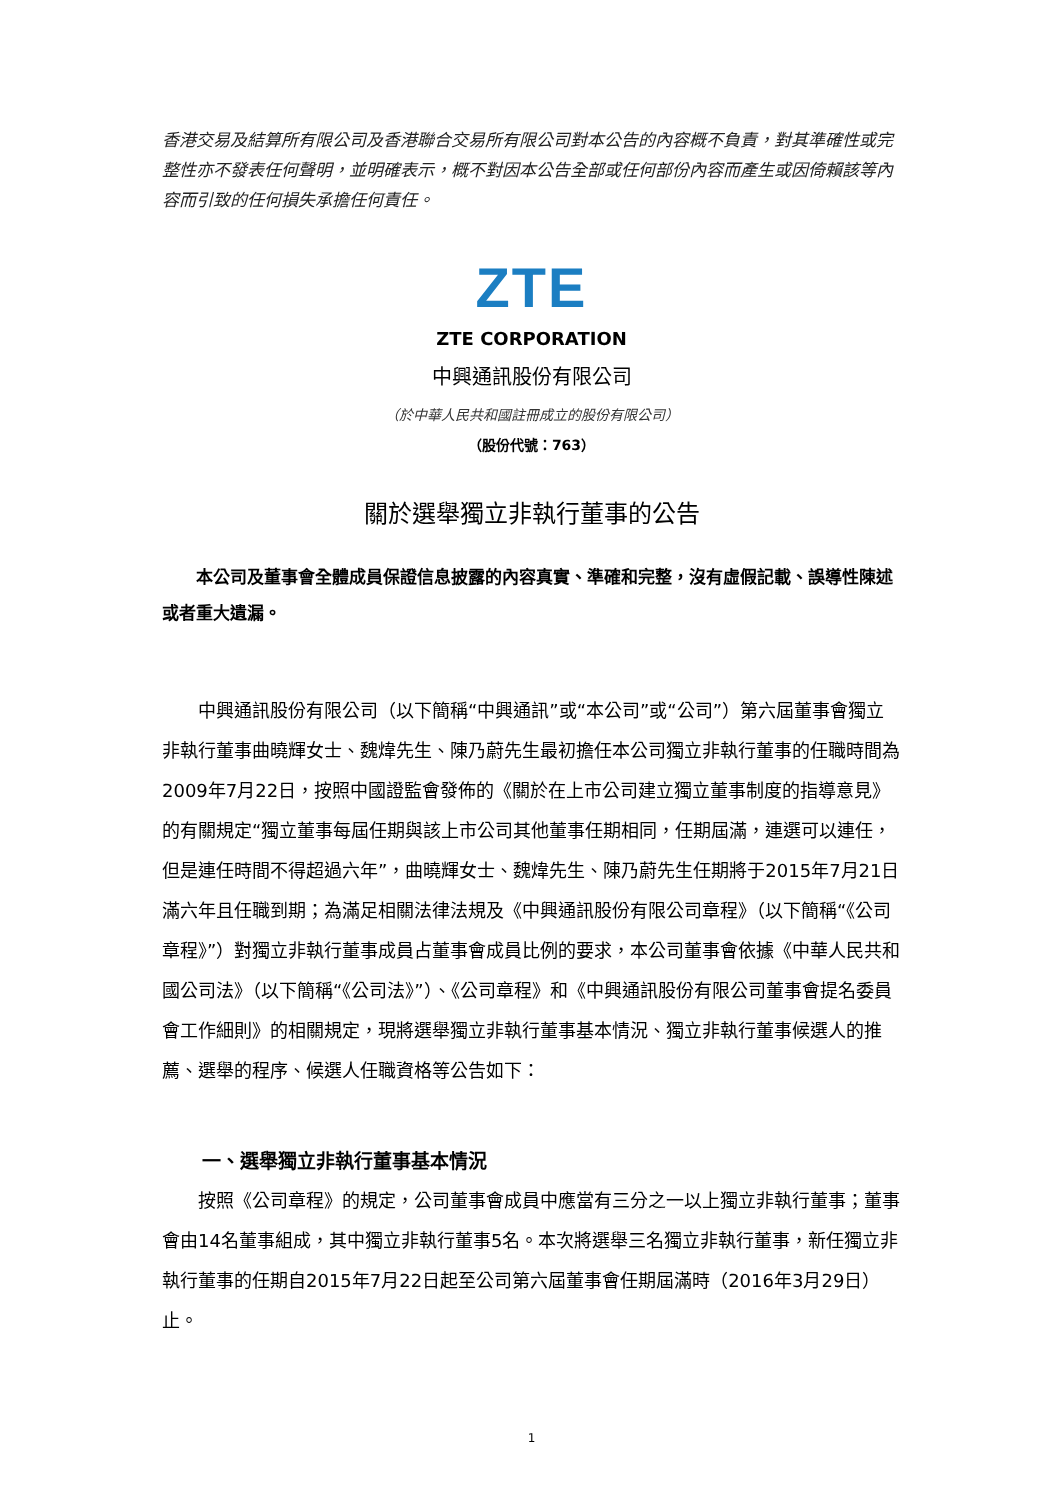香港交易及結算所有限公司及香港聯合交易所有限公司對本公告的內容概不負責，對其準確性或完整性亦不發表任何聲明，並明確表示，概不對因本公告全部或任何部份內容而產生或因倚賴該等內容而引致的任何損失承擔任何責任。
ZTE
ZTE CORPORATION
中興通訊股份有限公司
（於中華人民共和國註冊成立的股份有限公司）
（股份代號：763）
關於選舉獨立非執行董事的公告
本公司及董事會全體成員保證信息披露的內容真實、準確和完整，沒有虛假記載、誤導性陳述或者重大遺漏。
中興通訊股份有限公司（以下簡稱“中興通訊”或“本公司”或“公司”）第六屆董事會獨立非執行董事曲曉輝女士、魏煒先生、陳乃蔚先生最初擔任本公司獨立非執行董事的任職時間為2009年7月22日，按照中國證監會發佈的《關於在上市公司建立獨立董事制度的指導意見》的有關規定“獨立董事每屆任期與該上市公司其他董事任期相同，任期屆滿，連選可以連任，但是連任時間不得超過六年”，曲曉輝女士、魏煒先生、陳乃蔚先生任期將于2015年7月21日滿六年且任職到期；為滿足相關法律法規及《中興通訊股份有限公司章程》（以下簡稱“《公司章程》”）對獨立非執行董事成員占董事會成員比例的要求，本公司董事會依據《中華人民共和國公司法》（以下簡稱“《公司法》”）、《公司章程》和《中興通訊股份有限公司董事會提名委員會工作細則》的相關規定，現將選舉獨立非執行董事基本情況、獨立非執行董事候選人的推薦、選舉的程序、候選人任職資格等公告如下：
一、選舉獨立非執行董事基本情況
按照《公司章程》的規定，公司董事會成員中應當有三分之一以上獨立非執行董事；董事會由14名董事組成，其中獨立非執行董事5名。本次將選舉三名獨立非執行董事，新任獨立非執行董事的任期自2015年7月22日起至公司第六屆董事會任期屆滿時（2016年3月29日）止。
1